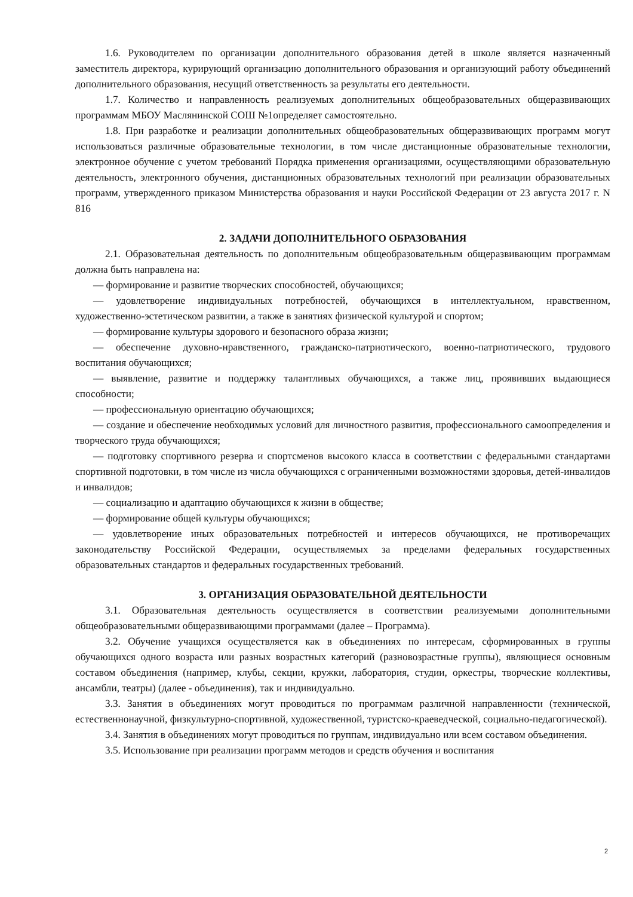1.6. Руководителем по организации дополнительного образования детей в школе является назначенный заместитель директора, курирующий организацию дополнительного образования и организующий работу объединений дополнительного образования, несущий ответственность за результаты его деятельности.
1.7. Количество и направленность реализуемых дополнительных общеобразовательных общеразвивающих программам МБОУ Маслянинской СОШ №1определяет самостоятельно.
1.8. При разработке и реализации дополнительных общеобразовательных общеразвивающих программ могут использоваться различные образовательные технологии, в том числе дистанционные образовательные технологии, электронное обучение с учетом требований Порядка применения организациями, осуществляющими образовательную деятельность, электронного обучения, дистанционных образовательных технологий при реализации образовательных программ, утвержденного приказом Министерства образования и науки Российской Федерации от 23 августа 2017 г. N 816
2. ЗАДАЧИ ДОПОЛНИТЕЛЬНОГО ОБРАЗОВАНИЯ
2.1. Образовательная деятельность по дополнительным общеобразовательным общеразвивающим программам должна быть направлена на:
— формирование и развитие творческих способностей, обучающихся;
— удовлетворение индивидуальных потребностей, обучающихся в интеллектуальном, нравственном, художественно-эстетическом развитии, а также в занятиях физической культурой и спортом;
— формирование культуры здорового и безопасного образа жизни;
— обеспечение духовно-нравственного, гражданско-патриотического, военно-патриотического, трудового воспитания обучающихся;
— выявление, развитие и поддержку талантливых обучающихся, а также лиц, проявивших выдающиеся способности;
— профессиональную ориентацию обучающихся;
— создание и обеспечение необходимых условий для личностного развития, профессионального самоопределения и творческого труда обучающихся;
— подготовку спортивного резерва и спортсменов высокого класса в соответствии с федеральными стандартами спортивной подготовки, в том числе из числа обучающихся с ограниченными возможностями здоровья, детей-инвалидов и инвалидов;
— социализацию и адаптацию обучающихся к жизни в обществе;
— формирование общей культуры обучающихся;
— удовлетворение иных образовательных потребностей и интересов обучающихся, не противоречащих законодательству Российской Федерации, осуществляемых за пределами федеральных государственных образовательных стандартов и федеральных государственных требований.
3. ОРГАНИЗАЦИЯ ОБРАЗОВАТЕЛЬНОЙ ДЕЯТЕЛЬНОСТИ
3.1. Образовательная деятельность осуществляется в соответствии реализуемыми дополнительными общеобразовательными общеразвивающими программами (далее – Программа).
3.2. Обучение учащихся осуществляется как в объединениях по интересам, сформированных в группы обучающихся одного возраста или разных возрастных категорий (разновозрастные группы), являющиеся основным составом объединения (например, клубы, секции, кружки, лаборатория, студии, оркестры, творческие коллективы, ансамбли, театры) (далее - объединения), так и индивидуально.
3.3. Занятия в объединениях могут проводиться по программам различной направленности (технической, естественнонаучной, физкультурно-спортивной, художественной, туристско-краеведческой, социально-педагогической).
3.4. Занятия в объединениях могут проводиться по группам, индивидуально или всем составом объединения.
3.5. Использование при реализации программ методов и средств обучения и воспитания
2